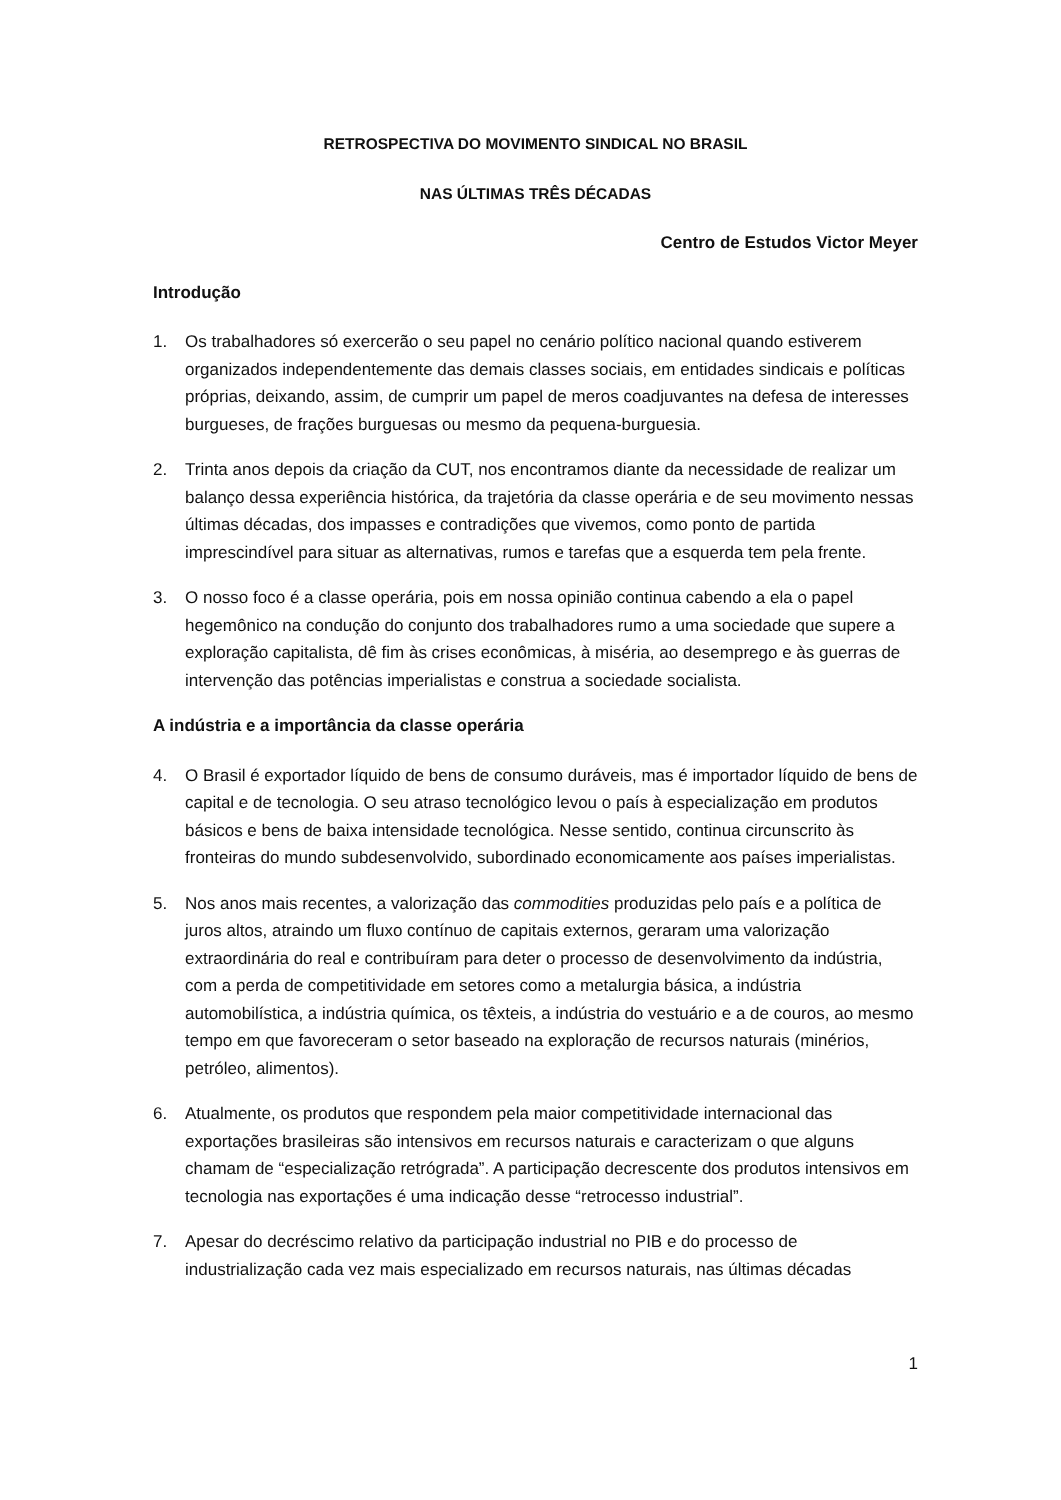RETROSPECTIVA DO MOVIMENTO SINDICAL NO BRASIL
NAS ÚLTIMAS TRÊS DÉCADAS
Centro de Estudos Victor Meyer
Introdução
1. Os trabalhadores só exercerão o seu papel no cenário político nacional quando estiverem organizados independentemente das demais classes sociais, em entidades sindicais e políticas próprias, deixando, assim, de cumprir um papel de meros coadjuvantes na defesa de interesses burgueses, de frações burguesas ou mesmo da pequena-burguesia.
2. Trinta anos depois da criação da CUT, nos encontramos diante da necessidade de realizar um balanço dessa experiência histórica, da trajetória da classe operária e de seu movimento nessas últimas décadas, dos impasses e contradições que vivemos, como ponto de partida imprescindível para situar as alternativas, rumos e tarefas que a esquerda tem pela frente.
3. O nosso foco é a classe operária, pois em nossa opinião continua cabendo a ela o papel hegemônico na condução do conjunto dos trabalhadores rumo a uma sociedade que supere a exploração capitalista, dê fim às crises econômicas, à miséria, ao desemprego e às guerras de intervenção das potências imperialistas e construa a sociedade socialista.
A indústria e a importância da classe operária
4. O Brasil é exportador líquido de bens de consumo duráveis, mas é importador líquido de bens de capital e de tecnologia. O seu atraso tecnológico levou o país à especialização em produtos básicos e bens de baixa intensidade tecnológica. Nesse sentido, continua circunscrito às fronteiras do mundo subdesenvolvido, subordinado economicamente aos países imperialistas.
5. Nos anos mais recentes, a valorização das commodities produzidas pelo país e a política de juros altos, atraindo um fluxo contínuo de capitais externos, geraram uma valorização extraordinária do real e contribuíram para deter o processo de desenvolvimento da indústria, com a perda de competitividade em setores como a metalurgia básica, a indústria automobilística, a indústria química, os têxteis, a indústria do vestuário e a de couros, ao mesmo tempo em que favoreceram o setor baseado na exploração de recursos naturais (minérios, petróleo, alimentos).
6. Atualmente, os produtos que respondem pela maior competitividade internacional das exportações brasileiras são intensivos em recursos naturais e caracterizam o que alguns chamam de “especialização retrógrada”. A participação decrescente dos produtos intensivos em tecnologia nas exportações é uma indicação desse “retrocesso industrial”.
7. Apesar do decréscimo relativo da participação industrial no PIB e do processo de industrialização cada vez mais especializado em recursos naturais, nas últimas décadas
1